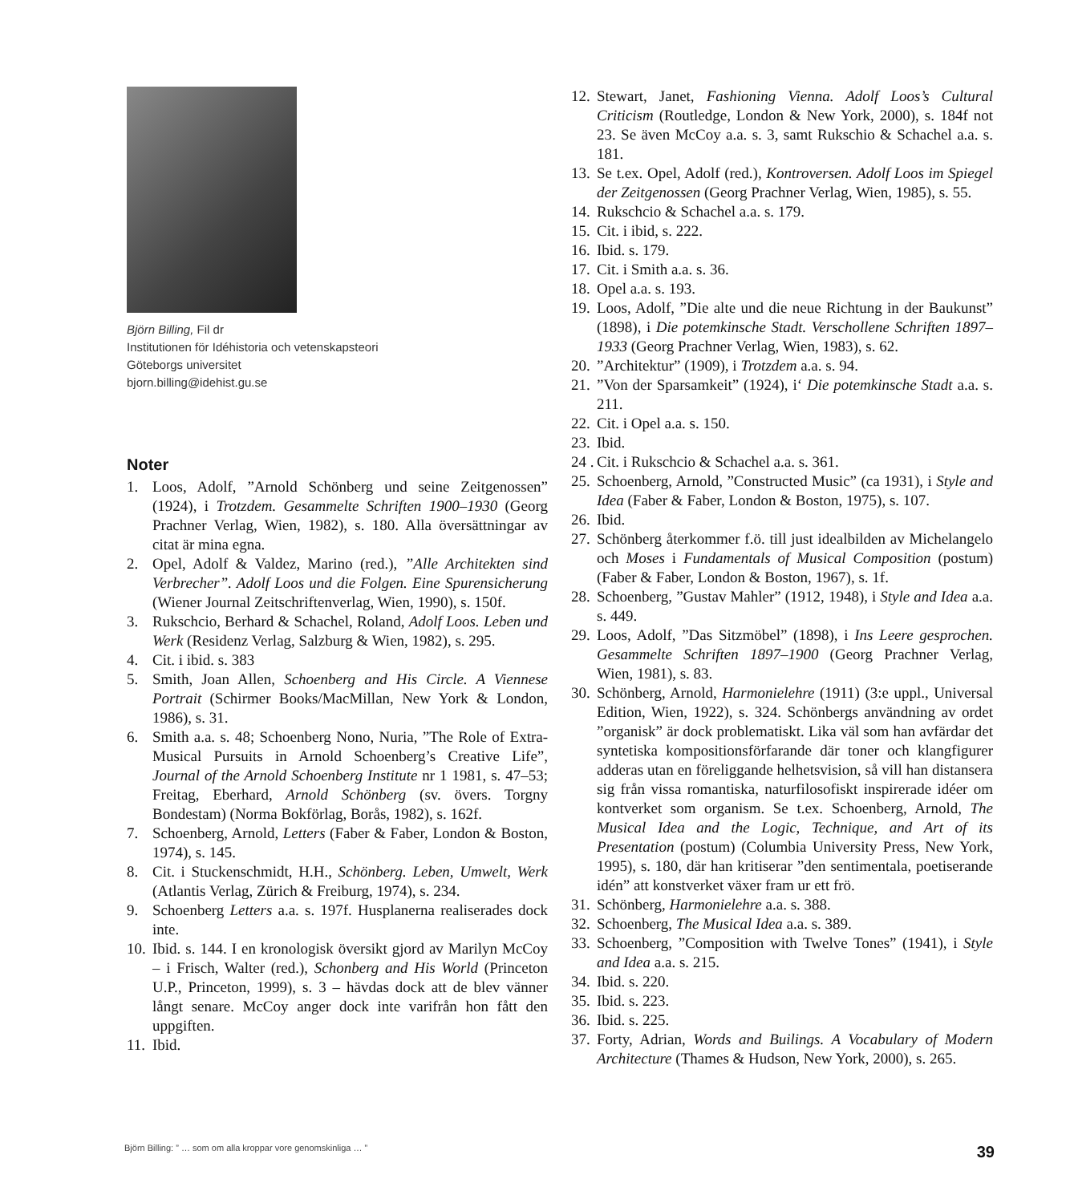Björn Billing, Fil dr
Institutionen för Idéhistoria och vetenskapsteori
Göteborgs universitet
bjorn.billing@idehist.gu.se
Noter
1. Loos, Adolf, ”Arnold Schönberg und seine Zeitgenossen” (1924), i Trotzdem. Gesammelte Schriften 1900–1930 (Georg Prachner Verlag, Wien, 1982), s. 180. Alla översättningar av citat är mina egna.
2. Opel, Adolf & Valdez, Marino (red.), ”Alle Architekten sind Verbrecher”. Adolf Loos und die Folgen. Eine Spurensicherung (Wiener Journal Zeitschriftenverlag, Wien, 1990), s. 150f.
3. Rukschcio, Berhard & Schachel, Roland, Adolf Loos. Leben und Werk (Residenz Verlag, Salzburg & Wien, 1982), s. 295.
4. Cit. i ibid. s. 383
5. Smith, Joan Allen, Schoenberg and His Circle. A Viennese Portrait (Schirmer Books/MacMillan, New York & London, 1986), s. 31.
6. Smith a.a. s. 48; Schoenberg Nono, Nuria, ”The Role of Extra-Musical Pursuits in Arnold Schoenberg’s Creative Life”, Journal of the Arnold Schoenberg Institute nr 1 1981, s. 47–53; Freitag, Eberhard, Arnold Schönberg (sv. övers. Torgny Bondestam) (Norma Bokförlag, Borås, 1982), s. 162f.
7. Schoenberg, Arnold, Letters (Faber & Faber, London & Boston, 1974), s. 145.
8. Cit. i Stuckenschmidt, H.H., Schönberg. Leben, Umwelt, Werk (Atlantis Verlag, Zürich & Freiburg, 1974), s. 234.
9. Schoenberg Letters a.a. s. 197f. Husplanerna realiserades dock inte.
10. Ibid. s. 144. I en kronologisk översikt gjord av Marilyn McCoy – i Frisch, Walter (red.), Schonberg and His World (Princeton U.P., Princeton, 1999), s. 3 – hävdas dock att de blev vänner långt senare. McCoy anger dock inte varifrån hon fått den uppgiften.
11. Ibid.
12. Stewart, Janet, Fashioning Vienna. Adolf Loos’s Cultural Criticism (Routledge, London & New York, 2000), s. 184f not 23. Se även McCoy a.a. s. 3, samt Rukschio & Schachel a.a. s. 181.
13. Se t.ex. Opel, Adolf (red.), Kontroversen. Adolf Loos im Spiegel der Zeitgenossen (Georg Prachner Verlag, Wien, 1985), s. 55.
14. Rukschcio & Schachel a.a. s. 179.
15. Cit. i ibid, s. 222.
16. Ibid. s. 179.
17. Cit. i Smith a.a. s. 36.
18. Opel a.a. s. 193.
19. Loos, Adolf, ”Die alte und die neue Richtung in der Baukunst” (1898), i Die potemkinsche Stadt. Verschollene Schriften 1897–1933 (Georg Prachner Verlag, Wien, 1983), s. 62.
20.”Architektur” (1909), i Trotzdem a.a. s. 94.
21.”Von der Sparsamkeit” (1924), i‘ Die potemkinsche Stadt a.a. s. 211.
22. Cit. i Opel a.a. s. 150.
23. Ibid.
24 . Cit. i Rukschcio & Schachel a.a. s. 361.
25. Schoenberg, Arnold, ”Constructed Music” (ca 1931), i Style and Idea (Faber & Faber, London & Boston, 1975), s. 107.
26. Ibid.
27. Schönberg återkommer f.ö. till just idealbilden av Michelangelo och Moses i Fundamentals of Musical Composition (postum) (Faber & Faber, London & Boston, 1967), s. 1f.
28. Schoenberg, ”Gustav Mahler” (1912, 1948), i Style and Idea a.a. s. 449.
29. Loos, Adolf, ”Das Sitzmöbel” (1898), i Ins Leere gesprochen. Gesammelte Schriften 1897–1900 (Georg Prachner Verlag, Wien, 1981), s. 83.
30. Schönberg, Arnold, Harmonielehre (1911) (3:e uppl., Universal Edition, Wien, 1922), s. 324. Schönbergs användning av ordet ”organisk” är dock problematiskt. Lika väl som han avfärdar det syntetiska kompositionsförfarande där toner och klangfigurer adderas utan en föreliggande helhetsvision, så vill han distansera sig från vissa romantiska, naturfilosofiskt inspirerade idéer om kontverket som organism. Se t.ex. Schoenberg, Arnold, The Musical Idea and the Logic, Technique, and Art of its Presentation (postum) (Columbia University Press, New York, 1995), s. 180, där han kritiserar ”den sentimentala, poetiserande idén” att konstverket växer fram ur ett frö.
31. Schönberg, Harmonielehre a.a. s. 388.
32. Schoenberg, The Musical Idea a.a. s. 389.
33. Schoenberg, ”Composition with Twelve Tones” (1941), i Style and Idea a.a. s. 215.
34. Ibid. s. 220.
35. Ibid. s. 223.
36. Ibid. s. 225.
37. Forty, Adrian, Words and Builings. A Vocabulary of Modern Architecture (Thames & Hudson, New York, 2000), s. 265.
Björn Billing: ” … som om alla kroppar vore genomskinliga … ” 39